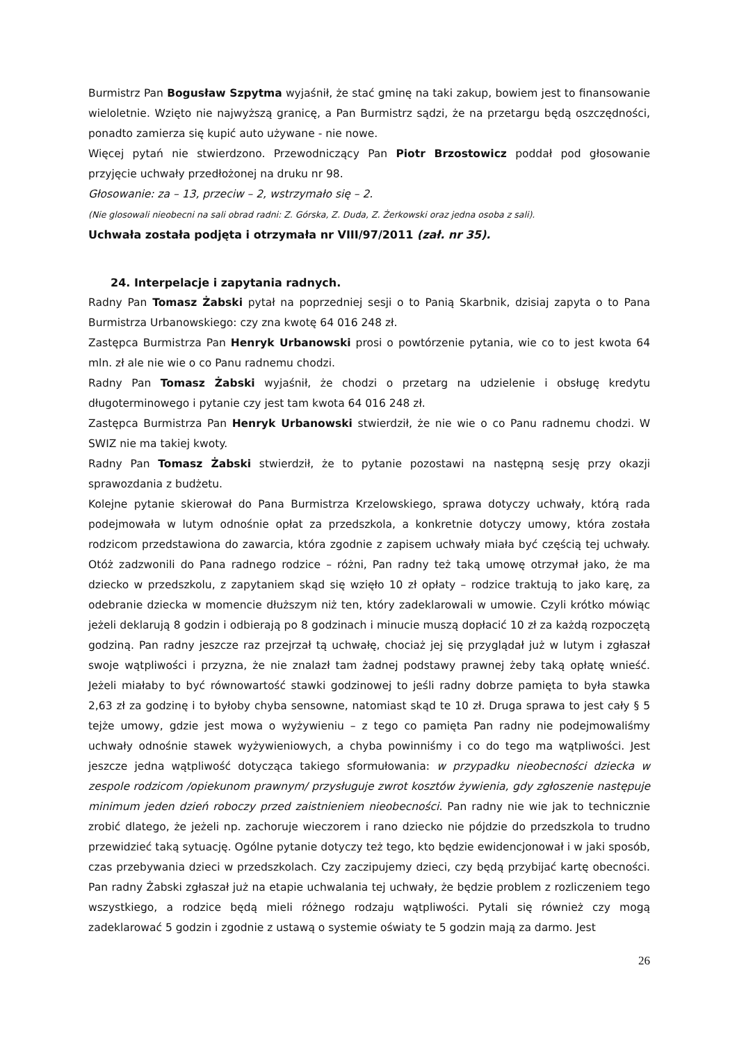Burmistrz Pan Bogusław Szpytma wyjaśnił, że stać gminę na taki zakup, bowiem jest to finansowanie wieloletnie. Wzięto nie najwyższą granicę, a Pan Burmistrz sądzi, że na przetargu będą oszczędności, ponadto zamierza się kupić auto używane - nie nowe.
Więcej pytań nie stwierdzono. Przewodniczący Pan Piotr Brzostowicz poddał pod głosowanie przyjęcie uchwały przedłożonej na druku nr 98.
Głosowanie: za – 13, przeciw – 2, wstrzymało się – 2.
(Nie glosowali nieobecni na sali obrad radni: Z. Górska, Z. Duda, Z. Żerkowski oraz jedna osoba z sali).
Uchwała została podjęta i otrzymała nr VIII/97/2011 (zał. nr 35).
24. Interpelacje i zapytania radnych.
Radny Pan Tomasz Żabski pytał na poprzedniej sesji o to Panią Skarbnik, dzisiaj zapyta o to Pana Burmistrza Urbanowskiego: czy zna kwotę 64 016 248 zł.
Zastępca Burmistrza Pan Henryk Urbanowski prosi o powtórzenie pytania, wie co to jest kwota 64 mln. zł ale nie wie o co Panu radnemu chodzi.
Radny Pan Tomasz Żabski wyjaśnił, że chodzi o przetarg na udzielenie i obsługę kredytu długoterminowego i pytanie czy jest tam kwota 64 016 248 zł.
Zastępca Burmistrza Pan Henryk Urbanowski stwierdził, że nie wie o co Panu radnemu chodzi. W SWIZ nie ma takiej kwoty.
Radny Pan Tomasz Żabski stwierdził, że to pytanie pozostawi na następną sesję przy okazji sprawozdania z budżetu.
Kolejne pytanie skierował do Pana Burmistrza Krzelowskiego, sprawa dotyczy uchwały, którą rada podejmowała w lutym odnośnie opłat za przedszkola, a konkretnie dotyczy umowy, która została rodzicom przedstawiona do zawarcia, która zgodnie z zapisem uchwały miała być częścią tej uchwały. Otóż zadzwonili do Pana radnego rodzice – różni, Pan radny też taką umowę otrzymał jako, że ma dziecko w przedszkolu, z zapytaniem skąd się wzięło 10 zł opłaty – rodzice traktują to jako karę, za odebranie dziecka w momencie dłuższym niż ten, który zadeklarowali w umowie. Czyli krótko mówiąc jeżeli deklarują 8 godzin i odbierają po 8 godzinach i minucie muszą dopłacić 10 zł za każdą rozpoczętą godziną. Pan radny jeszcze raz przejrzał tą uchwałę, chociaż jej się przyglądał już w lutym i zgłaszał swoje wątpliwości i przyzna, że nie znalazł tam żadnej podstawy prawnej żeby taką opłatę wnieść. Jeżeli miałaby to być równowartość stawki godzinowej to jeśli radny dobrze pamięta to była stawka 2,63 zł za godzinę i to byłoby chyba sensowne, natomiast skąd te 10 zł. Druga sprawa to jest cały § 5 tejże umowy, gdzie jest mowa o wyżywieniu – z tego co pamięta Pan radny nie podejmowaliśmy uchwały odnośnie stawek wyżywieniowych, a chyba powinniśmy i co do tego ma wątpliwości. Jest jeszcze jedna wątpliwość dotycząca takiego sformułowania: w przypadku nieobecności dziecka w zespole rodzicom /opiekunom prawnym/ przysługuje zwrot kosztów żywienia, gdy zgłoszenie następuje minimum jeden dzień roboczy przed zaistnieniem nieobecności. Pan radny nie wie jak to technicznie zrobić dlatego, że jeżeli np. zachoruje wieczorem i rano dziecko nie pójdzie do przedszkola to trudno przewidzieć taką sytuację. Ogólne pytanie dotyczy też tego, kto będzie ewidencjonował i w jaki sposób, czas przebywania dzieci w przedszkolach. Czy zaczipujemy dzieci, czy będą przybijać kartę obecności. Pan radny Żabski zgłaszał już na etapie uchwalania tej uchwały, że będzie problem z rozliczeniem tego wszystkiego, a rodzice będą mieli różnego rodzaju wątpliwości. Pytali się również czy mogą zadeklarować 5 godzin i zgodnie z ustawą o systemie oświaty te 5 godzin mają za darmo. Jest
26